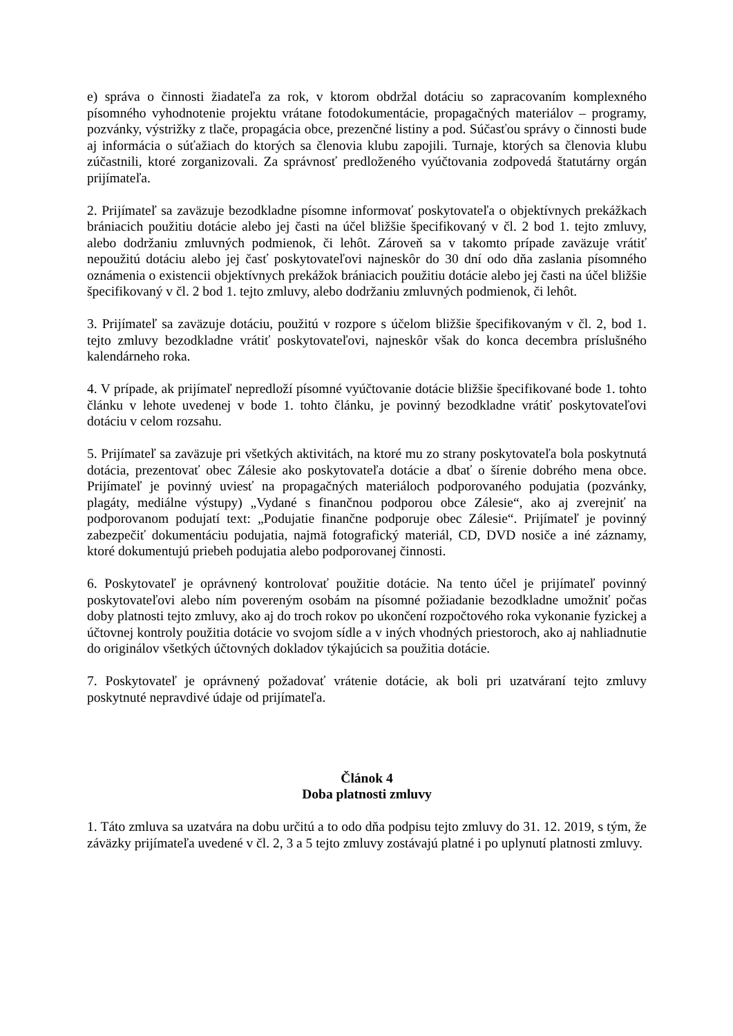e) správa o činnosti žiadateľa za rok, v ktorom obdržal dotáciu so zapracovaním komplexného písomného vyhodnotenie projektu vrátane fotodokumentácie, propagačných materiálov – programy, pozvánky, výstrižky z tlače, propagácia obce, prezenčné listiny a pod. Súčasťou správy o činnosti bude aj informácia o súťažiach do ktorých sa členovia klubu zapojili. Turnaje, ktorých sa členovia klubu zúčastnili, ktoré zorganizovali. Za správnosť predloženého vyúčtovania zodpovedá štatutárny orgán prijímateľa.
2. Prijímateľ sa zaväzuje bezodkladne písomne informovať poskytovateľa o objektívnych prekážkach brániacich použitiu dotácie alebo jej časti na účel bližšie špecifikovaný v čl. 2 bod 1. tejto zmluvy, alebo dodržaniu zmluvných podmienok, či lehôt. Zároveň sa v takomto prípade zaväzuje vrátiť nepoužitú dotáciu alebo jej časť poskytovateľovi najneskôr do 30 dní odo dňa zaslania písomného oznámenia o existencii objektívnych prekážok brániacich použitiu dotácie alebo jej časti na účel bližšie špecifikovaný v čl. 2 bod 1. tejto zmluvy, alebo dodržaniu zmluvných podmienok, či lehôt.
3. Prijímateľ sa zaväzuje dotáciu, použitú v rozpore s účelom bližšie špecifikovaným v čl. 2, bod 1. tejto zmluvy bezodkladne vrátiť poskytovateľovi, najneskôr však do konca decembra príslušného kalendárneho roka.
4. V prípade, ak prijímateľ nepredloží písomné vyúčtovanie dotácie bližšie špecifikované bode 1. tohto článku v lehote uvedenej v bode 1. tohto článku, je povinný bezodkladne vrátiť poskytovateľovi dotáciu v celom rozsahu.
5. Prijímateľ sa zaväzuje pri všetkých aktivitách, na ktoré mu zo strany poskytovateľa bola poskytnutá dotácia, prezentovať obec Zálesie ako poskytovateľa dotácie a dbať o šírenie dobrého mena obce. Prijímateľ je povinný uviesť na propagačných materiáloch podporovaného podujatia (pozvánky, plagáty, mediálne výstupy) „Vydané s finančnou podporou obce Zálesie“, ako aj zverejniť na podporovanom podujatí text: „Podujatie finančne podporuje obec Zálesie“. Prijímateľ je povinný zabezpečiť dokumentáciu podujatia, najmä fotografický materiál, CD, DVD nosiče a iné záznamy, ktoré dokumentujú priebeh podujatia alebo podporovanej činnosti.
6. Poskytovateľ je oprávnený kontrolovať použitie dotácie. Na tento účel je prijímateľ povinný poskytovateľovi alebo ním povereným osobám na písomné požiadanie bezodkladne umožniť počas doby platnosti tejto zmluvy, ako aj do troch rokov po ukončení rozpočtového roka vykonanie fyzickej a účtovnej kontroly použitia dotácie vo svojom sídle a v iných vhodných priestoroch, ako aj nahliadnutie do originálov všetkých účtovných dokladov týkajúcich sa použitia dotácie.
7. Poskytovateľ je oprávnený požadovať vrátenie dotácie, ak boli pri uzatváraní tejto zmluvy poskytnuté nepravdivé údaje od prijímateľa.
Článok 4
Doba platnosti zmluvy
1. Táto zmluva sa uzatvára na dobu určitú a to odo dňa podpisu tejto zmluvy do 31. 12. 2019, s tým, že záväzky prijímateľa uvedené v čl. 2, 3 a 5 tejto zmluvy zostávajú platné i po uplynutí platnosti zmluvy.